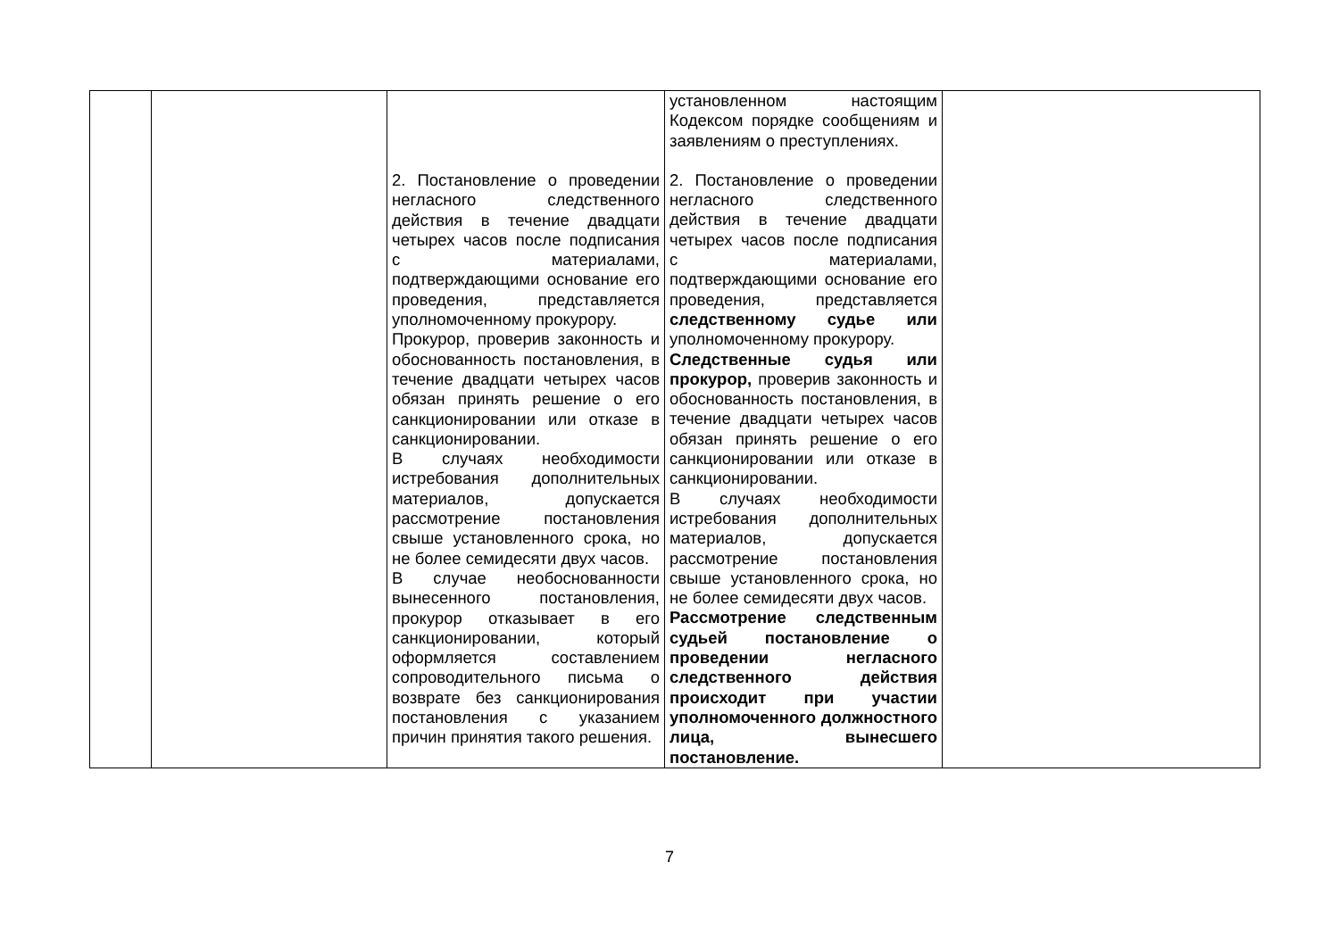| | | 2. Постановление о проведении негласного следственного действия в течение двадцати четырех часов после подписания с материалами, подтверждающими основание его проведения, представляется уполномоченному прокурору. Прокурор, проверив законность и обоснованность постановления, в течение двадцати четырех часов обязан принять решение о его санкционировании или отказе в санкционировании. В случаях необходимости истребования дополнительных материалов, допускается рассмотрение постановления свыше установленного срока, но не более семидесяти двух часов. В случае необоснованности вынесенного постановления, прокурор отказывает в его санкционировании, который оформляется составлением сопроводительного письма о возврате без санкционирования постановления с указанием причин принятия такого решения. | установленном настоящим Кодексом порядке сообщениям и заявлениям о преступлениях. 2. Постановление о проведении негласного следственного действия в течение двадцати четырех часов после подписания с материалами, подтверждающими основание его проведения, представляется следственному судье или уполномоченному прокурору. Следственные судья или прокурор, проверив законность и обоснованность постановления, в течение двадцати четырех часов обязан принять решение о его санкционировании или отказе в санкционировании. В случаях необходимости истребования дополнительных материалов, допускается рассмотрение постановления свыше установленного срока, но не более семидесяти двух часов. Рассмотрение следственным судьей постановление о проведении негласного следственного действия происходит при участии уполномоченного должностного лица, вынесшего постановление. | |
7